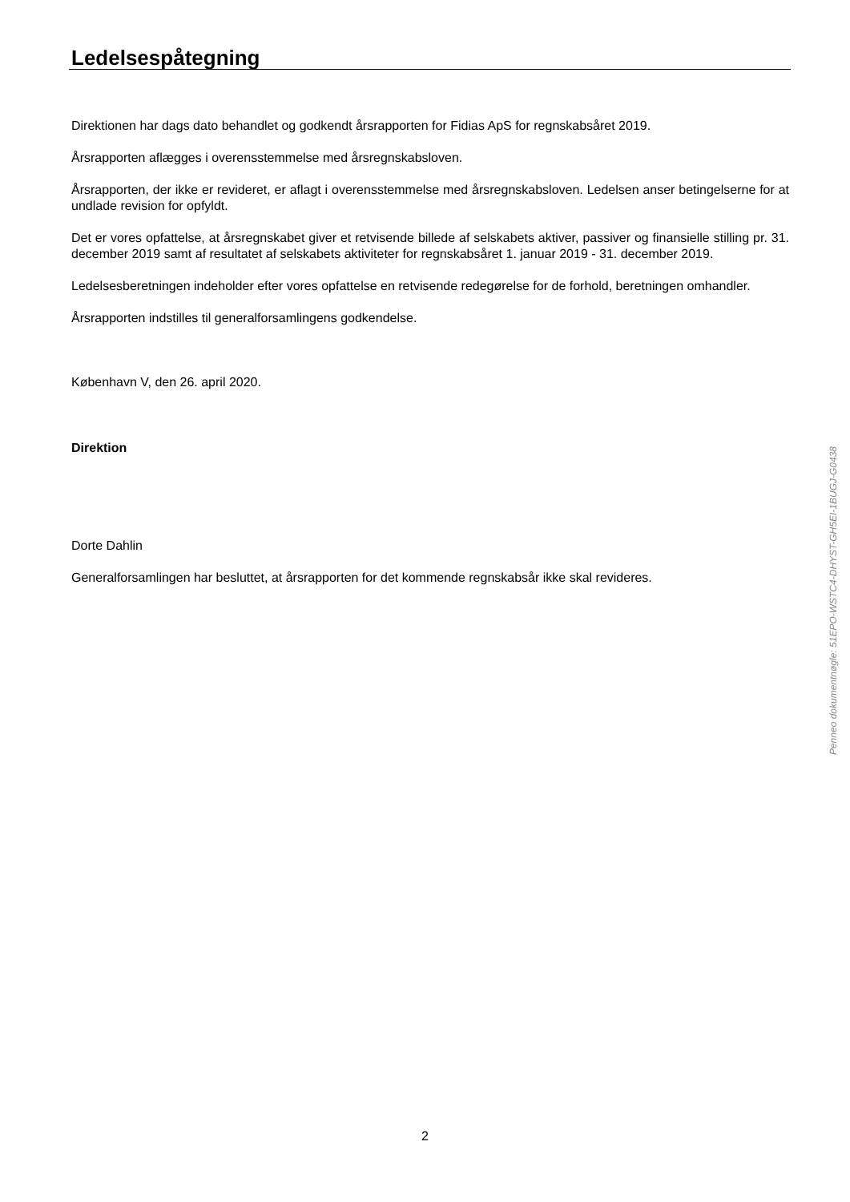Ledelsespåtegning
Direktionen har dags dato behandlet og godkendt årsrapporten for Fidias ApS for regnskabsåret 2019.
Årsrapporten aflægges i overensstemmelse med årsregnskabsloven.
Årsrapporten, der ikke er revideret, er aflagt i overensstemmelse med årsregnskabsloven. Ledelsen anser betingelserne for at undlade revision for opfyldt.
Det er vores opfattelse, at årsregnskabet giver et retvisende billede af selskabets aktiver, passiver og finansielle stilling pr. 31. december 2019 samt af resultatet af selskabets aktiviteter for regnskabsåret 1. januar 2019 - 31. december 2019.
Ledelsesberetningen indeholder efter vores opfattelse en retvisende redegørelse for de forhold, beretningen omhandler.
Årsrapporten indstilles til generalforsamlingens godkendelse.
København V, den 26. april 2020.
Direktion
Dorte Dahlin
Generalforsamlingen har besluttet, at årsrapporten for det kommende regnskabsår ikke skal revideres.
Penneo dokumentnøgle: 51EPO-WSTC4-DHYST-GH5EI-1BUGJ-G0438
2